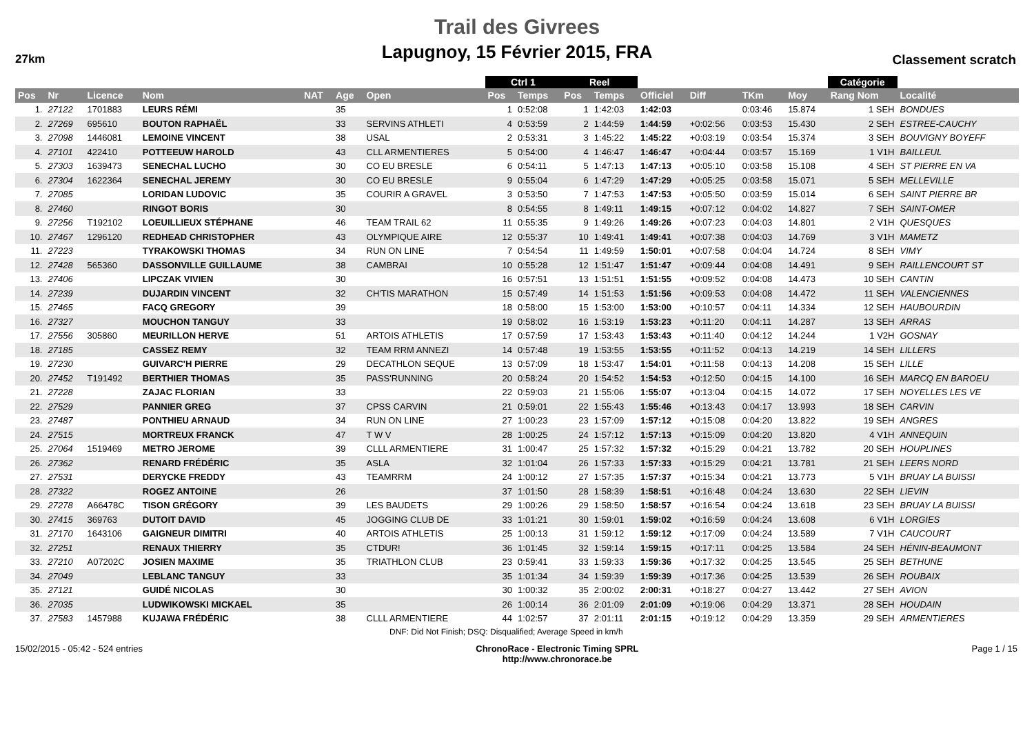Trail des Givrees
Lapugnoy, 15 Février 2015, FRA
27km Classement scratch
| | | | | | | | Ctrl 1 | | Reel | | | | | | Catégorie | |
| --- | --- | --- | --- | --- | --- | --- | --- | --- | --- | --- | --- | --- | --- | --- | --- | --- |
| Pos | Nr | Licence | Nom | NAT | Age | Open | Pos | Temps | Pos | Temps | Officiel | Diff | TKm | Moy | Rang Nom | Localité |
| 1. | 27122 | 1701883 | LEURS RÉMI | | 35 | | 1 | 0:52:08 | 1 | 1:42:03 | 1:42:03 | | 0:03:46 | 15.874 | 1 SEH | BONDUES |
| 2. | 27269 | 695610 | BOUTON RAPHAËL | | 33 | SERVINS ATHLETI | 4 | 0:53:59 | 2 | 1:44:59 | 1:44:59 | +0:02:56 | 0:03:53 | 15.430 | 2 SEH | ESTREE-CAUCHY |
| 3. | 27098 | 1446081 | LEMOINE VINCENT | | 38 | USAL | 2 | 0:53:31 | 3 | 1:45:22 | 1:45:22 | +0:03:19 | 0:03:54 | 15.374 | 3 SEH | BOUVIGNY BOYEFF |
| 4. | 27101 | 422410 | POTTEEUW HAROLD | | 43 | CLL ARMENTIERES | 5 | 0:54:00 | 4 | 1:46:47 | 1:46:47 | +0:04:44 | 0:03:57 | 15.169 | 1 V1H | BAILLEUL |
| 5. | 27303 | 1639473 | SENECHAL LUCHO | | 30 | CO EU BRESLE | 6 | 0:54:11 | 5 | 1:47:13 | 1:47:13 | +0:05:10 | 0:03:58 | 15.108 | 4 SEH | ST PIERRE EN VA |
| 6. | 27304 | 1622364 | SENECHAL JEREMY | | 30 | CO EU BRESLE | 9 | 0:55:04 | 6 | 1:47:29 | 1:47:29 | +0:05:25 | 0:03:58 | 15.071 | 5 SEH | MELLEVILLE |
| 7. | 27085 | | LORIDAN LUDOVIC | | 35 | COURIR A GRAVEL | 3 | 0:53:50 | 7 | 1:47:53 | 1:47:53 | +0:05:50 | 0:03:59 | 15.014 | 6 SEH | SAINT PIERRE BR |
| 8. | 27460 | | RINGOT BORIS | | 30 | | 8 | 0:54:55 | 8 | 1:49:11 | 1:49:15 | +0:07:12 | 0:04:02 | 14.827 | 7 SEH | SAINT-OMER |
| 9. | 27256 | T192102 | LOEUILLIEUX STÉPHANE | | 46 | TEAM TRAIL 62 | 11 | 0:55:35 | 9 | 1:49:26 | 1:49:26 | +0:07:23 | 0:04:03 | 14.801 | 2 V1H | QUESQUES |
| 10. | 27467 | 1296120 | REDHEAD CHRISTOPHER | | 43 | OLYMPIQUE AIRE | 12 | 0:55:37 | 10 | 1:49:41 | 1:49:41 | +0:07:38 | 0:04:03 | 14.769 | 3 V1H | MAMETZ |
| 11. | 27223 | | TYRAKOWSKI THOMAS | | 34 | RUN ON LINE | 7 | 0:54:54 | 11 | 1:49:59 | 1:50:01 | +0:07:58 | 0:04:04 | 14.724 | 8 SEH | VIMY |
| 12. | 27428 | 565360 | DASSONVILLE GUILLAUME | | 38 | CAMBRAI | 10 | 0:55:28 | 12 | 1:51:47 | 1:51:47 | +0:09:44 | 0:04:08 | 14.491 | 9 SEH | RAILLENCOURT ST |
| 13. | 27406 | | LIPCZAK VIVIEN | | 30 | | 16 | 0:57:51 | 13 | 1:51:51 | 1:51:55 | +0:09:52 | 0:04:08 | 14.473 | 10 SEH | CANTIN |
| 14. | 27239 | | DUJARDIN VINCENT | | 32 | CH'TIS MARATHON | 15 | 0:57:49 | 14 | 1:51:53 | 1:51:56 | +0:09:53 | 0:04:08 | 14.472 | 11 SEH | VALENCIENNES |
| 15. | 27465 | | FACQ GREGORY | | 39 | | 18 | 0:58:00 | 15 | 1:53:00 | 1:53:00 | +0:10:57 | 0:04:11 | 14.334 | 12 SEH | HAUBOURDIN |
| 16. | 27327 | | MOUCHON TANGUY | | 33 | | 19 | 0:58:02 | 16 | 1:53:19 | 1:53:23 | +0:11:20 | 0:04:11 | 14.287 | 13 SEH | ARRAS |
| 17. | 27556 | 305860 | MEURILLON HERVE | | 51 | ARTOIS ATHLETIS | 17 | 0:57:59 | 17 | 1:53:43 | 1:53:43 | +0:11:40 | 0:04:12 | 14.244 | 1 V2H | GOSNAY |
| 18. | 27185 | | CASSEZ REMY | | 32 | TEAM RRM ANNEZI | 14 | 0:57:48 | 19 | 1:53:55 | 1:53:55 | +0:11:52 | 0:04:13 | 14.219 | 14 SEH | LILLERS |
| 19. | 27230 | | GUIVARC'H PIERRE | | 29 | DECATHLON SEQUE | 13 | 0:57:09 | 18 | 1:53:47 | 1:54:01 | +0:11:58 | 0:04:13 | 14.208 | 15 SEH | LILLE |
| 20. | 27452 | T191492 | BERTHIER THOMAS | | 35 | PASS'RUNNING | 20 | 0:58:24 | 20 | 1:54:52 | 1:54:53 | +0:12:50 | 0:04:15 | 14.100 | 16 SEH | MARCQ EN BAROEU |
| 21. | 27228 | | ZAJAC FLORIAN | | 33 | | 22 | 0:59:03 | 21 | 1:55:06 | 1:55:07 | +0:13:04 | 0:04:15 | 14.072 | 17 SEH | NOYELLES LES VE |
| 22. | 27529 | | PANNIER GREG | | 37 | CPSS CARVIN | 21 | 0:59:01 | 22 | 1:55:43 | 1:55:46 | +0:13:43 | 0:04:17 | 13.993 | 18 SEH | CARVIN |
| 23. | 27487 | | PONTHIEU ARNAUD | | 34 | RUN ON LINE | 27 | 1:00:23 | 23 | 1:57:09 | 1:57:12 | +0:15:08 | 0:04:20 | 13.822 | 19 SEH | ANGRES |
| 24. | 27515 | | MORTREUX FRANCK | | 47 | T W V | 28 | 1:00:25 | 24 | 1:57:12 | 1:57:13 | +0:15:09 | 0:04:20 | 13.820 | 4 V1H | ANNEQUIN |
| 25. | 27064 | 1519469 | METRO JEROME | | 39 | CLLL ARMENTIERE | 31 | 1:00:47 | 25 | 1:57:32 | 1:57:32 | +0:15:29 | 0:04:21 | 13.782 | 20 SEH | HOUPLINES |
| 26. | 27362 | | RENARD FRÉDÉRIC | | 35 | ASLA | 32 | 1:01:04 | 26 | 1:57:33 | 1:57:33 | +0:15:29 | 0:04:21 | 13.781 | 21 SEH | LEERS NORD |
| 27. | 27531 | | DERYCKE FREDDY | | 43 | TEAMRRM | 24 | 1:00:12 | 27 | 1:57:35 | 1:57:37 | +0:15:34 | 0:04:21 | 13.773 | 5 V1H | BRUAY LA BUISSI |
| 28. | 27322 | | ROGEZ ANTOINE | | 26 | | 37 | 1:01:50 | 28 | 1:58:39 | 1:58:51 | +0:16:48 | 0:04:24 | 13.630 | 22 SEH | LIEVIN |
| 29. | 27278 | A66478C | TISON GRÉGORY | | 39 | LES BAUDETS | 29 | 1:00:26 | 29 | 1:58:50 | 1:58:57 | +0:16:54 | 0:04:24 | 13.618 | 23 SEH | BRUAY LA BUISSI |
| 30. | 27415 | 369763 | DUTOIT DAVID | | 45 | JOGGING CLUB DE | 33 | 1:01:21 | 30 | 1:59:01 | 1:59:02 | +0:16:59 | 0:04:24 | 13.608 | 6 V1H | LORGIES |
| 31. | 27170 | 1643106 | GAIGNEUR DIMITRI | | 40 | ARTOIS ATHLETIS | 25 | 1:00:13 | 31 | 1:59:12 | 1:59:12 | +0:17:09 | 0:04:24 | 13.589 | 7 V1H | CAUCOURT |
| 32. | 27251 | | RENAUX THIERRY | | 35 | CTDUR! | 36 | 1:01:45 | 32 | 1:59:14 | 1:59:15 | +0:17:11 | 0:04:25 | 13.584 | 24 SEH | HÉNIN-BEAUMONT |
| 33. | 27210 | A07202C | JOSIEN MAXIME | | 35 | TRIATHLON CLUB | 23 | 0:59:41 | 33 | 1:59:33 | 1:59:36 | +0:17:32 | 0:04:25 | 13.545 | 25 SEH | BETHUNE |
| 34. | 27049 | | LEBLANC TANGUY | | 33 | | 35 | 1:01:34 | 34 | 1:59:39 | 1:59:39 | +0:17:36 | 0:04:25 | 13.539 | 26 SEH | ROUBAIX |
| 35. | 27121 | | GUIDÉ NICOLAS | | 30 | | 30 | 1:00:32 | 35 | 2:00:02 | 2:00:31 | +0:18:27 | 0:04:27 | 13.442 | 27 SEH | AVION |
| 36. | 27035 | | LUDWIKOWSKI MICKAEL | | 35 | | 26 | 1:00:14 | 36 | 2:01:09 | 2:01:09 | +0:19:06 | 0:04:29 | 13.371 | 28 SEH | HOUDAIN |
| 37. | 27583 | 1457988 | KUJAWA FRÉDÉRIC | | 38 | CLLL ARMENTIERE | 44 | 1:02:57 | 37 | 2:01:11 | 2:01:15 | +0:19:12 | 0:04:29 | 13.359 | 29 SEH | ARMENTIERES |
DNF: Did Not Finish; DSQ: Disqualified; Average Speed in km/h
15/02/2015 - 05:42 - 524 entries ChronoRace - Electronic Timing SPRL
http://www.chronorace.be Page 1 / 15